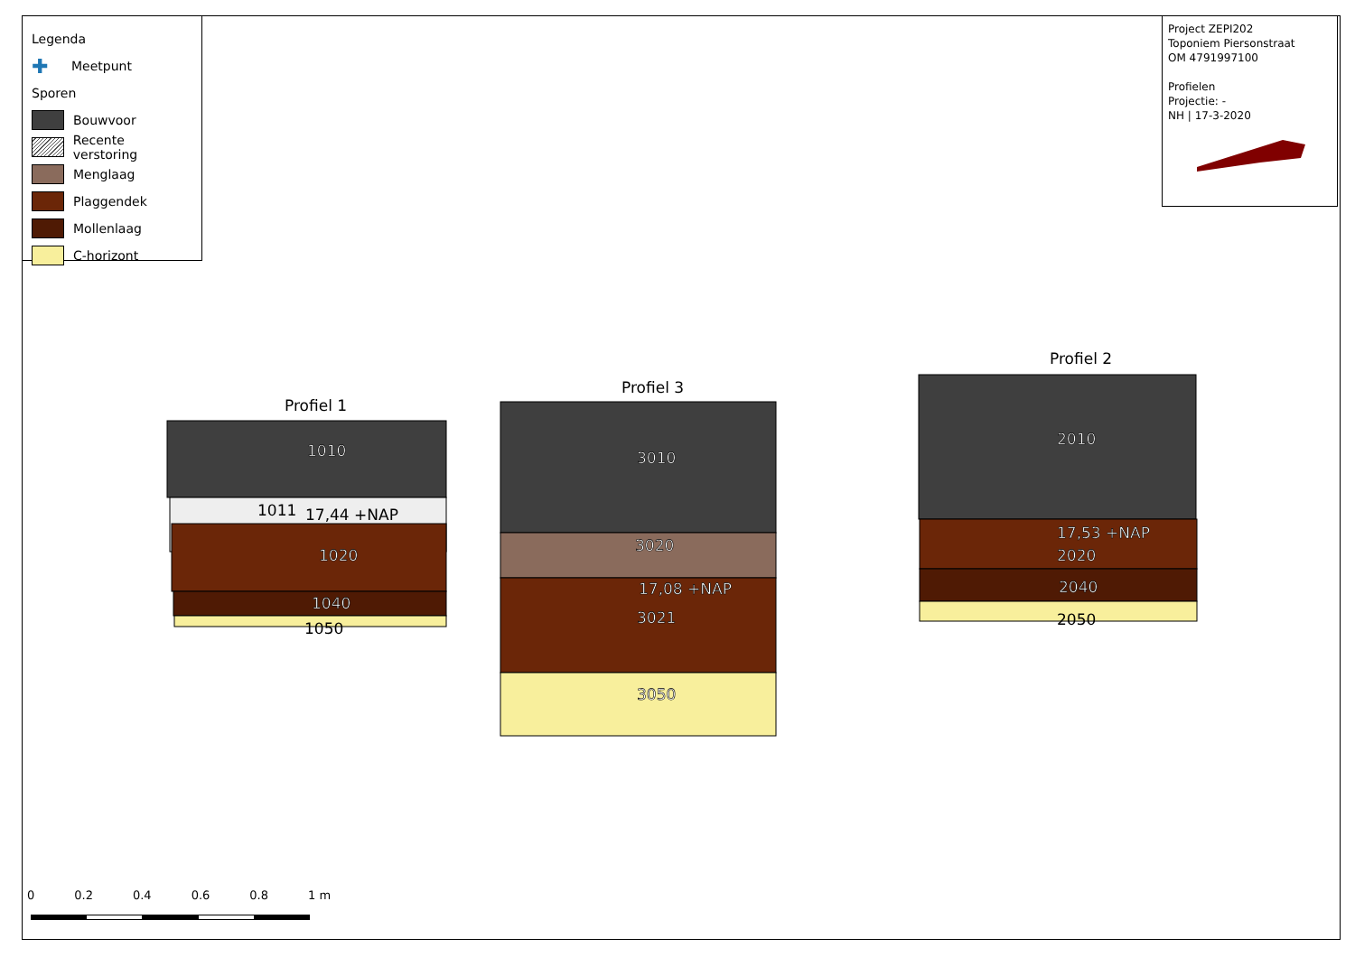Legenda
✚ Meetpunt
Sporen
Bouwvoor
Recente verstoring
Menglaag
Plaggendek
Mollenlaag
C-horizont
Project ZEPI202
Toponiem Piersonstraat
OM 4791997100
Profielen
Projectie: -
NH | 17-3-2020
1010
1020
1040
3010
3020
3021
3050
2010
2020
2040
17,53 +NAP
17,08 +NAP
1011
17,44 +NAP
1050
2050
Profiel 1
Profiel 3
Profiel 2
0 0.2 0.4 0.6 0.8 1 m